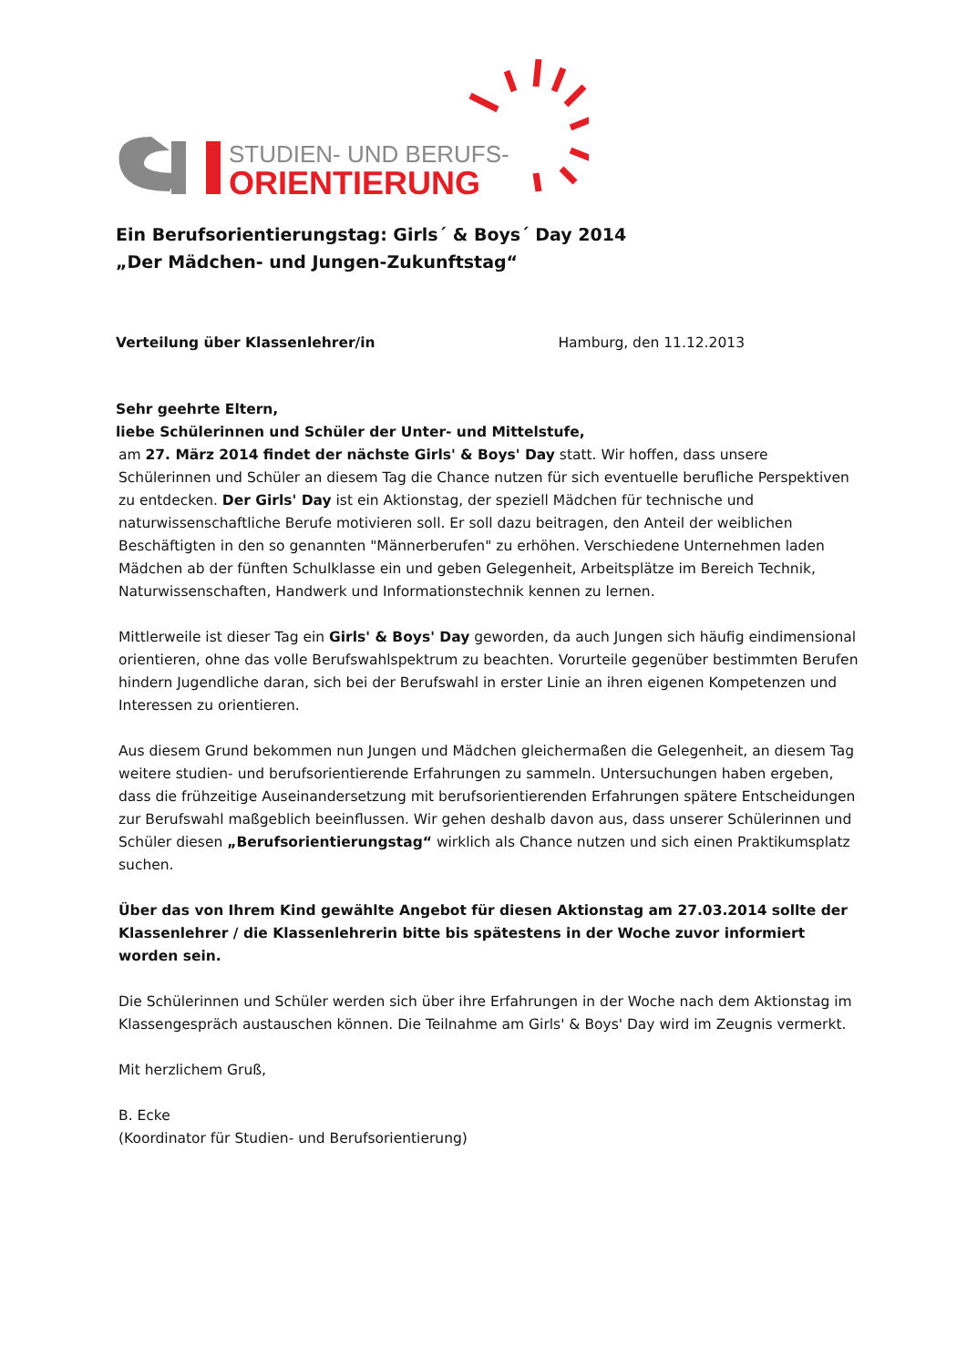STUDIEN- UND BERUFS-
ORIENTIERUNG
Ein Berufsorientierungstag: Girls´ & Boys´ Day 2014
„Der Mädchen- und Jungen-Zukunftstag“
Verteilung über Klassenlehrer/in Hamburg, den 11.12.2013
Sehr geehrte Eltern,
liebe Schülerinnen und Schüler der Unter- und Mittelstufe,
am 27. März 2014 findet der nächste Girls' & Boys' Day statt. Wir hoffen, dass unsere Schülerinnen und Schüler an diesem Tag die Chance nutzen für sich eventuelle berufliche Perspektiven zu entdecken. Der Girls' Day ist ein Aktionstag, der speziell Mädchen für technische und naturwissenschaftliche Berufe motivieren soll. Er soll dazu beitragen, den Anteil der weiblichen Beschäftigten in den so genannten "Männerberufen" zu erhöhen. Verschiedene Unternehmen laden Mädchen ab der fünften Schulklasse ein und geben Gelegenheit, Arbeitsplätze im Bereich Technik, Naturwissenschaften, Handwerk und Informationstechnik kennen zu lernen.
Mittlerweile ist dieser Tag ein Girls' & Boys' Day geworden, da auch Jungen sich häufig eindimensional orientieren, ohne das volle Berufswahlspektrum zu beachten. Vorurteile gegenüber bestimmten Berufen hindern Jugendliche daran, sich bei der Berufswahl in erster Linie an ihren eigenen Kompetenzen und Interessen zu orientieren.
Aus diesem Grund bekommen nun Jungen und Mädchen gleichermaßen die Gelegenheit, an diesem Tag weitere studien- und berufsorientierende Erfahrungen zu sammeln. Untersuchungen haben ergeben, dass die frühzeitige Auseinandersetzung mit berufsorientierenden Erfahrungen spätere Entscheidungen zur Berufswahl maßgeblich beeinflussen. Wir gehen deshalb davon aus, dass unserer Schülerinnen und Schüler diesen „Berufsorientierungstag“ wirklich als Chance nutzen und sich einen Praktikumsplatz suchen.
Über das von Ihrem Kind gewählte Angebot für diesen Aktionstag am 27.03.2014 sollte der Klassenlehrer / die Klassenlehrerin bitte bis spätestens in der Woche zuvor informiert worden sein.
Die Schülerinnen und Schüler werden sich über ihre Erfahrungen in der Woche nach dem Aktionstag im Klassengespräch austauschen können. Die Teilnahme am Girls' & Boys' Day wird im Zeugnis vermerkt.
Mit herzlichem Gruß,
B. Ecke
(Koordinator für Studien- und Berufsorientierung)